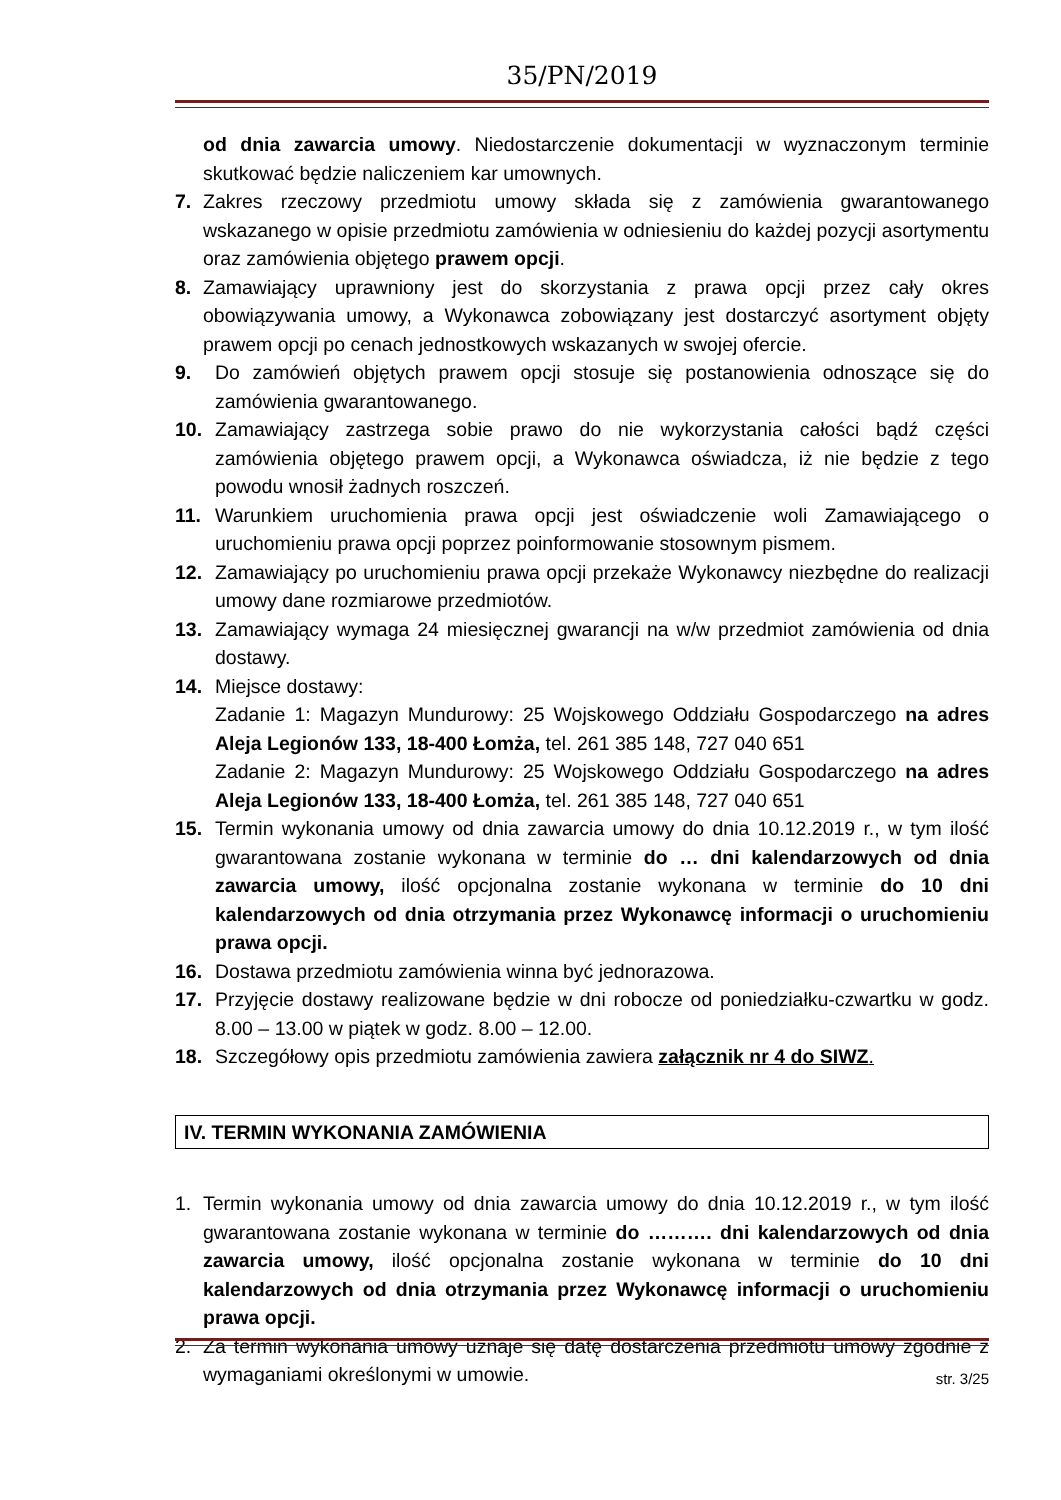35/PN/2019
od dnia zawarcia umowy. Niedostarczenie dokumentacji w wyznaczonym terminie skutkować będzie naliczeniem kar umownych.
7. Zakres rzeczowy przedmiotu umowy składa się z zamówienia gwarantowanego wskazanego w opisie przedmiotu zamówienia w odniesieniu do każdej pozycji asortymentu oraz zamówienia objętego prawem opcji.
8. Zamawiający uprawniony jest do skorzystania z prawa opcji przez cały okres obowiązywania umowy, a Wykonawca zobowiązany jest dostarczyć asortyment objęty prawem opcji po cenach jednostkowych wskazanych w swojej ofercie.
9. Do zamówień objętych prawem opcji stosuje się postanowienia odnoszące się do zamówienia gwarantowanego.
10. Zamawiający zastrzega sobie prawo do nie wykorzystania całości bądź części zamówienia objętego prawem opcji, a Wykonawca oświadcza, iż nie będzie z tego powodu wnosił żadnych roszczeń.
11. Warunkiem uruchomienia prawa opcji jest oświadczenie woli Zamawiającego o uruchomieniu prawa opcji poprzez poinformowanie stosownym pismem.
12. Zamawiający po uruchomieniu prawa opcji przekaże Wykonawcy niezbędne do realizacji umowy dane rozmiarowe przedmiotów.
13. Zamawiający wymaga 24 miesięcznej gwarancji na w/w przedmiot zamówienia od dnia dostawy.
14. Miejsce dostawy:
Zadanie 1: Magazyn Mundurowy: 25 Wojskowego Oddziału Gospodarczego na adres Aleja Legionów 133, 18-400 Łomża, tel. 261 385 148, 727 040 651
Zadanie 2: Magazyn Mundurowy: 25 Wojskowego Oddziału Gospodarczego na adres Aleja Legionów 133, 18-400 Łomża, tel. 261 385 148, 727 040 651
15. Termin wykonania umowy od dnia zawarcia umowy do dnia 10.12.2019 r., w tym ilość gwarantowana zostanie wykonana w terminie do … dni kalendarzowych od dnia zawarcia umowy, ilość opcjonalna zostanie wykonana w terminie do 10 dni kalendarzowych od dnia otrzymania przez Wykonawcę informacji o uruchomieniu prawa opcji.
16. Dostawa przedmiotu zamówienia winna być jednorazowa.
17. Przyjęcie dostawy realizowane będzie w dni robocze od poniedziałku-czwartku w godz. 8.00 – 13.00 w piątek w godz. 8.00 – 12.00.
18. Szczegółowy opis przedmiotu zamówienia zawiera załącznik nr 4 do SIWZ.
IV. TERMIN WYKONANIA ZAMÓWIENIA
1. Termin wykonania umowy od dnia zawarcia umowy do dnia 10.12.2019 r., w tym ilość gwarantowana zostanie wykonana w terminie do ………. dni kalendarzowych od dnia zawarcia umowy, ilość opcjonalna zostanie wykonana w terminie do 10 dni kalendarzowych od dnia otrzymania przez Wykonawcę informacji o uruchomieniu prawa opcji.
2. Za termin wykonania umowy uznaje się datę dostarczenia przedmiotu umowy zgodnie z wymaganiami określonymi w umowie.
str. 3/25